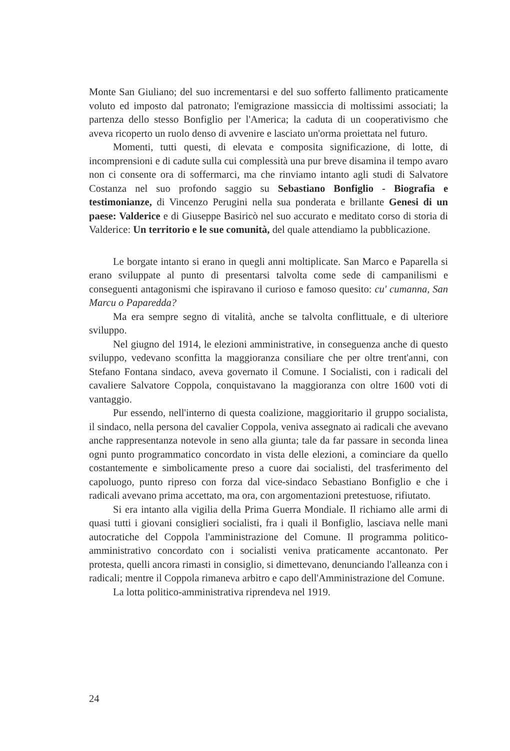Monte San Giuliano; del suo incrementarsi e del suo sofferto fallimento praticamente voluto ed imposto dal patronato; l'emigrazione massiccia di moltissimi associati; la partenza dello stesso Bonfiglio per l'America; la caduta di un cooperativismo che aveva ricoperto un ruolo denso di avvenire e lasciato un'orma proiettata nel futuro.
Momenti, tutti questi, di elevata e composita significazione, di lotte, di incomprensioni e di cadute sulla cui complessità una pur breve disamina il tempo avaro non ci consente ora di soffermarci, ma che rinviamo intanto agli studi di Salvatore Costanza nel suo profondo saggio su Sebastiano Bonfiglio - Biografia e testimonianze, di Vincenzo Perugini nella sua ponderata e brillante Genesi di un paese: Valderice e di Giuseppe Basiricò nel suo accurato e meditato corso di storia di Valderice: Un territorio e le sue comunità, del quale attendiamo la pubblicazione.
Le borgate intanto si erano in quegli anni moltiplicate. San Marco e Paparella si erano sviluppate al punto di presentarsi talvolta come sede di campanilismi e conseguenti antagonismi che ispiravano il curioso e famoso quesito: cu' cumanna, San Marcu o Paparedda?
Ma era sempre segno di vitalità, anche se talvolta conflittuale, e di ulteriore sviluppo.
Nel giugno del 1914, le elezioni amministrative, in conseguenza anche di questo sviluppo, vedevano sconfitta la maggioranza consiliare che per oltre trent'anni, con Stefano Fontana sindaco, aveva governato il Comune. I Socialisti, con i radicali del cavaliere Salvatore Coppola, conquistavano la maggioranza con oltre 1600 voti di vantaggio.
Pur essendo, nell'interno di questa coalizione, maggioritario il gruppo socialista, il sindaco, nella persona del cavalier Coppola, veniva assegnato ai radicali che avevano anche rappresentanza notevole in seno alla giunta; tale da far passare in seconda linea ogni punto programmatico concordato in vista delle elezioni, a cominciare da quello costantemente e simbolicamente preso a cuore dai socialisti, del trasferimento del capoluogo, punto ripreso con forza dal vice-sindaco Sebastiano Bonfiglio e che i radicali avevano prima accettato, ma ora, con argomentazioni pretestuose, rifiutato.
Si era intanto alla vigilia della Prima Guerra Mondiale. Il richiamo alle armi di quasi tutti i giovani consiglieri socialisti, fra i quali il Bonfiglio, lasciava nelle mani autocratiche del Coppola l'amministrazione del Comune. Il programma politico-amministrativo concordato con i socialisti veniva praticamente accantonato. Per protesta, quelli ancora rimasti in consiglio, si dimettevano, denunciando l'alleanza con i radicali; mentre il Coppola rimaneva arbitro e capo dell'Amministrazione del Comune.
La lotta politico-amministrativa riprendeva nel 1919.
24